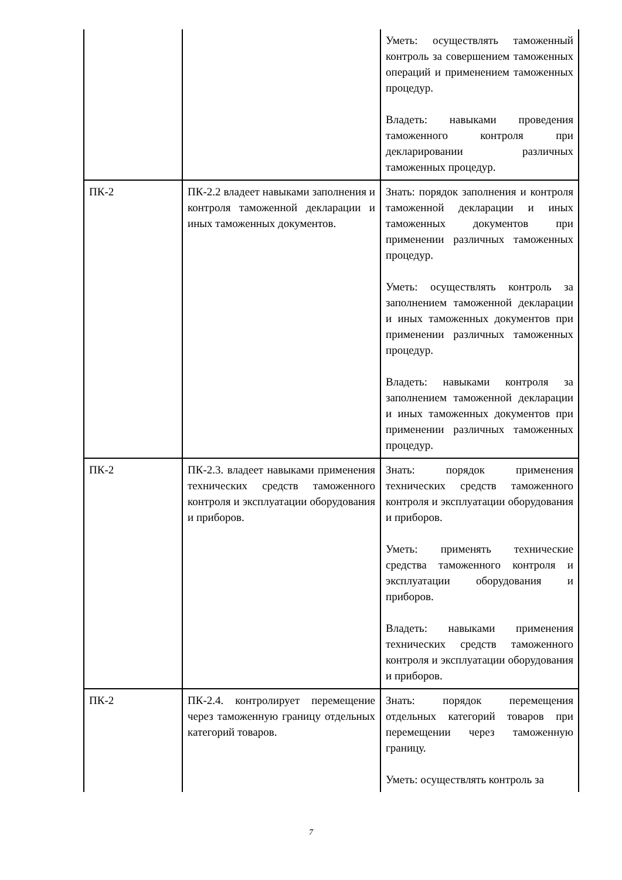| | | Уметь: осуществлять таможенный контроль за совершением таможенных операций и применением таможенных процедур. Владеть: навыками проведения таможенного контроля при декларировании различных таможенных процедур. |
| ПК-2 | ПК-2.2 владеет навыками заполнения и контроля таможенной декларации и иных таможенных документов. | Знать: порядок заполнения и контроля таможенной декларации и иных таможенных документов при применении различных таможенных процедур. Уметь: осуществлять контроль за заполнением таможенной декларации и иных таможенных документов при применении различных таможенных процедур. Владеть: навыками контроля за заполнением таможенной декларации и иных таможенных документов при применении различных таможенных процедур. |
| ПК-2 | ПК-2.3. владеет навыками применения технических средств таможенного контроля и эксплуатации оборудования и приборов. | Знать: порядок применения технических средств таможенного контроля и эксплуатации оборудования и приборов. Уметь: применять технические средства таможенного контроля и эксплуатации оборудования и приборов. Владеть: навыками применения технических средств таможенного контроля и эксплуатации оборудования и приборов. |
| ПК-2 | ПК-2.4. контролирует перемещение через таможенную границу отдельных категорий товаров. | Знать: порядок перемещения отдельных категорий товаров при перемещении через таможенную границу. Уметь: осуществлять контроль за |
7